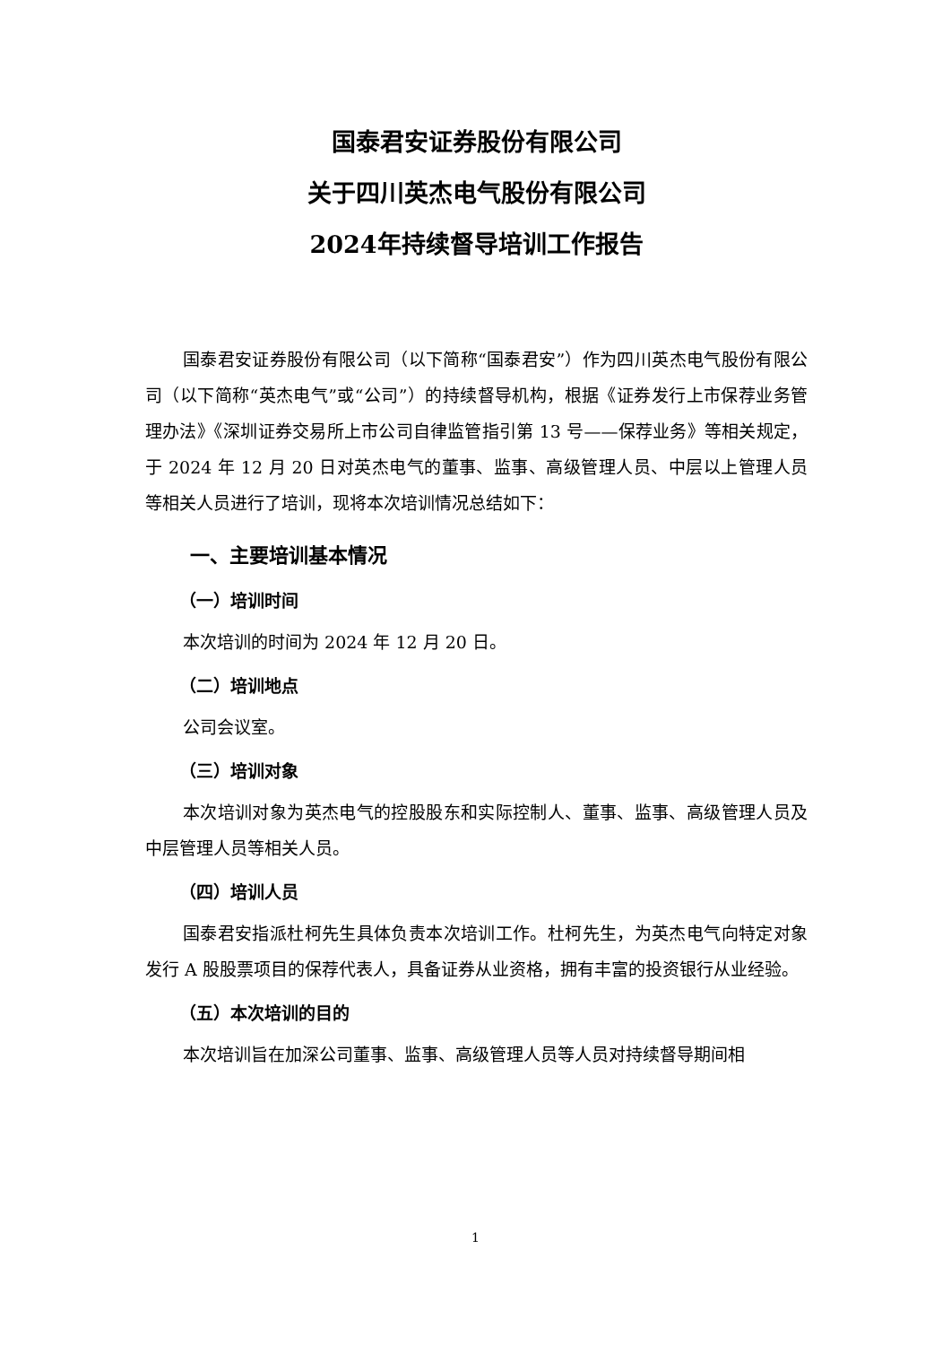国泰君安证券股份有限公司
关于四川英杰电气股份有限公司
2024年持续督导培训工作报告
国泰君安证券股份有限公司（以下简称“国泰君安”）作为四川英杰电气股份有限公司（以下简称“英杰电气”或“公司”）的持续督导机构，根据《证券发行上市保荐业务管理办法》《深圳证券交易所上市公司自律监管指引第 13 号——保荐业务》等相关规定，于 2024 年 12 月 20 日对英杰电气的董事、监事、高级管理人员、中层以上管理人员等相关人员进行了培训，现将本次培训情况总结如下：
一、主要培训基本情况
（一）培训时间
本次培训的时间为 2024 年 12 月 20 日。
（二）培训地点
公司会议室。
（三）培训对象
本次培训对象为英杰电气的控股股东和实际控制人、董事、监事、高级管理人员及中层管理人员等相关人员。
（四）培训人员
国泰君安指派杜柯先生具体负责本次培训工作。杜柯先生，为英杰电气向特定对象发行 A 股股票项目的保荐代表人，具备证券从业资格，拥有丰富的投资银行从业经验。
（五）本次培训的目的
本次培训旨在加深公司董事、监事、高级管理人员等人员对持续督导期间相
1